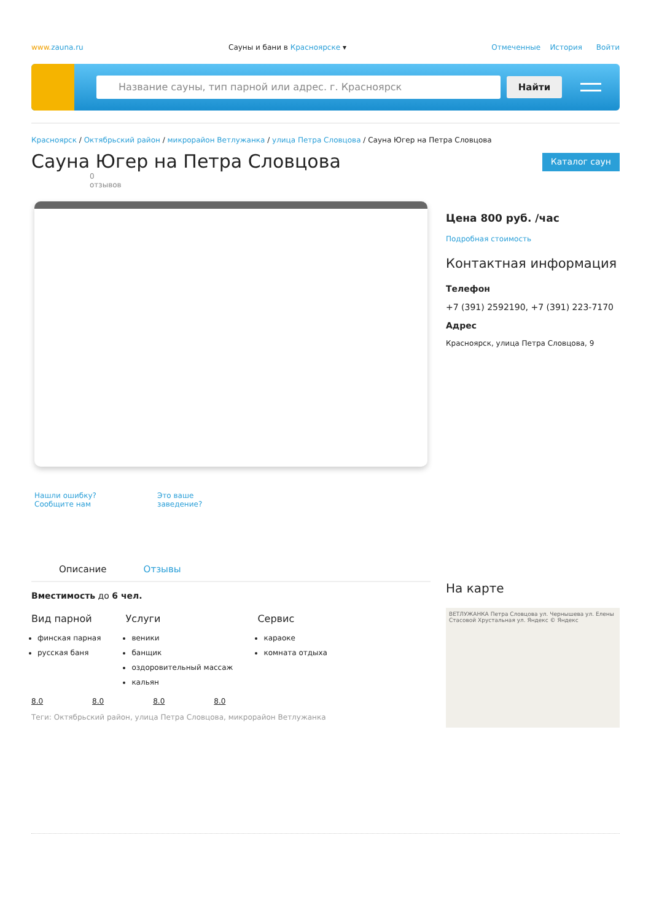www.zauna.ru Сауны и бани в Красноярске ▾ Отмеченные История Войти
Название сауны, тип парной или адрес. г. Красноярск
Найти
Красноярск / Октябрьский район / микрорайон Ветлужанка / улица Петра Словцова / Сауна Югер на Петра Словцова
Сауна Югер на Петра Словцова
Каталог саун
0
отзывов
Нашли ошибку? Сообщите нам Это ваше заведение?
Описание Отзывы
Вместимость до 6 чел.
Вид парной
финская парная
русская баня
Услуги
веники
банщик
оздоровительный массаж
кальян
Сервис
караоке
комната отдыха
8.0 8.0 8.0 8.0
Теги: Октябрьский район, улица Петра Словцова, микрорайон Ветлужанка
Цена 800 руб. /час
Подробная стоимость
Контактная информация
Телефон
+7 (391) 2592190, +7 (391) 223-7170
Адрес
Красноярск, улица Петра Словцова, 9
На карте
ВЕТЛУЖАНКА Петра Словцова ул. Чернышева ул. Елены Стасовой Хрустальная ул. Яндекс © Яндекс